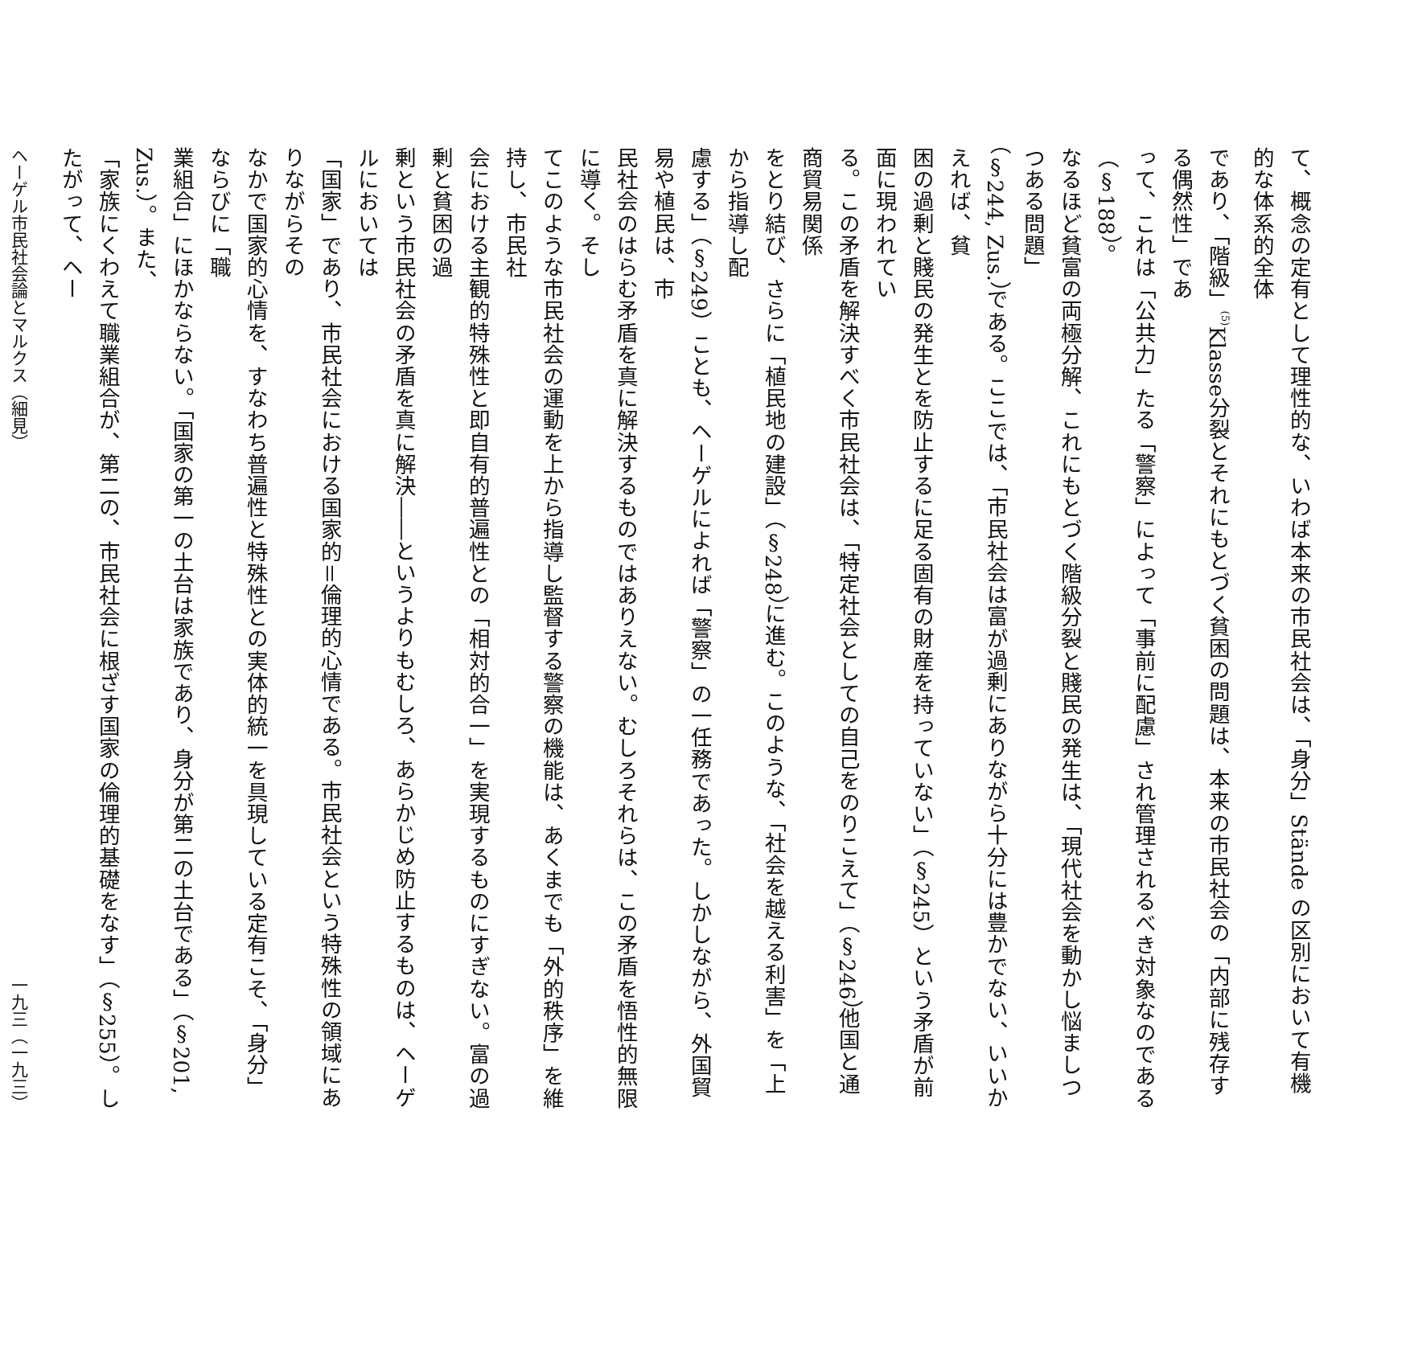て、概念の定有として理性的な、いわば本来の市民社会は、「身分」Stände の区別において有機的な体系的全体
であり、「階級」<sup>(5)</sup>Klasse分裂とそれにもとづく貧困の問題は、本来の市民社会の「内部に残存する偶然性」であ
って、これは「公共力」たる「警察」によって「事前に配慮」され管理されるべき対象なのである（§188）。
なるほど貧富の両極分解、これにもとづく階級分裂と賤民の発生は、「現代社会を動かし悩ましつつある問題」
（§244, Zus.）である。ここでは、「市民社会は富が過剰にありながら十分には豊かでない、いいかえれば、貧
困の過剰と賤民の発生とを防止するに足る固有の財産を持っていない」（§245）という矛盾が前面に現われてい
る。この矛盾を解決すべく市民社会は、「特定社会としての自己をのりこえて」（§246）他国と通商貿易関係
をとり結び、さらに「植民地の建設」（§248）に進む。このような、「社会を越える利害」を「上から指導し配
慮する」（§249）ことも、ヘーゲルによれば「警察」の一任務であった。しかしながら、外国貿易や植民は、市
民社会のはらむ矛盾を真に解決するものではありえない。むしろそれらは、この矛盾を悟性的無限に導く。そし
てこのような市民社会の運動を上から指導し監督する警察の機能は、あくまでも「外的秩序」を維持し、市民社
会における主観的特殊性と即自有的普遍性との「相対的合一」を実現するものにすぎない。富の過剰と貧困の過
剰という市民社会の矛盾を真に解決――というよりもむしろ、あらかじめ防止するものは、ヘーゲルにおいては
「国家」であり、市民社会における国家的＝倫理的心情である。市民社会という特殊性の領域にありながらその
なかで国家的心情を、すなわち普遍性と特殊性との実体的統一を具現している定有こそ、「身分」ならびに「職
業組合」にほかならない。「国家の第一の土台は家族であり、身分が第二の土台である」（§201, Zus.）。また、
「家族にくわえて職業組合が、第二の、市民社会に根ざす国家の倫理的基礎をなす」（§255）。したがって、ヘー
ヘーゲル市民社会論とマルクス（細見） 一九三（一九三）